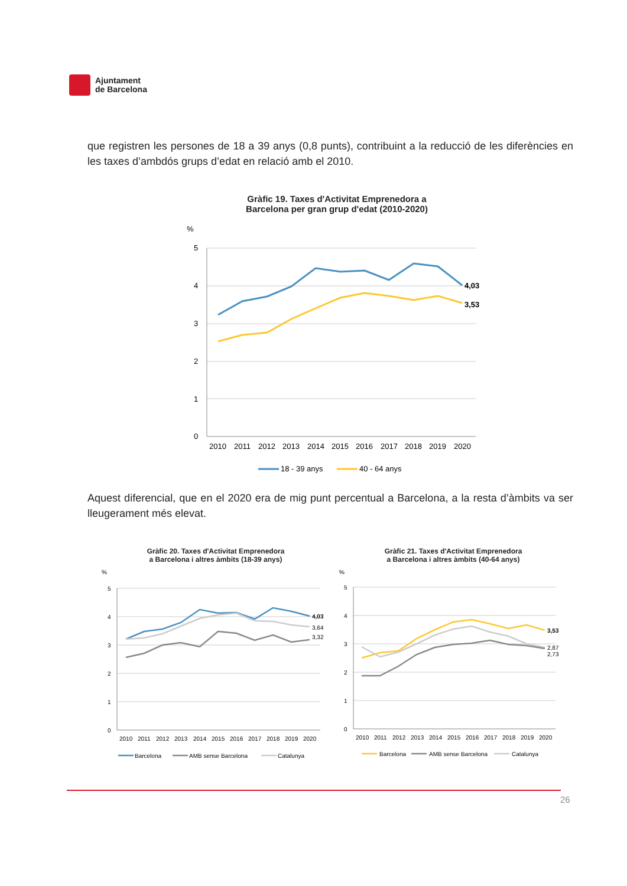Ajuntament
de Barcelona
que registren les persones de 18 a 39 anys (0,8 punts), contribuint a la reducció de les diferències en les taxes d’ambdós grups d’edat en relació amb el 2010.
Gràfic 19. Taxes d'Activitat Emprenedora a
Barcelona per gran grup d'edat (2010-2020)
%
5
4
3
2
1
0
4,03
3,53
2010
2011
2012
2013
2014
2015
2016
2017
2018
2019
2020
18 - 39 anys
40 - 64 anys
Aquest diferencial, que en el 2020 era de mig punt percentual a Barcelona, a la resta d’àmbits va ser lleugerament més elevat.
Gràfic 20. Taxes d'Activitat Emprenedora
a Barcelona i altres àmbits (18-39 anys)
%
5
4
3
2
1
0
4,03
3,64
3,32
2010
2011
2012
2013
2014
2015
2016
2017
2018
2019
2020
Barcelona
AMB sense Barcelona
Catalunya
Gràfic 21. Taxes d'Activitat Emprenedora
a Barcelona i altres àmbits (40-64 anys)
%
5
4
3
2
1
0
3,53
2,87
2,73
2010
2011
2012
2013
2014
2015
2016
2017
2018
2019
2020
Barcelona
AMB sense Barcelona
Catalunya
26